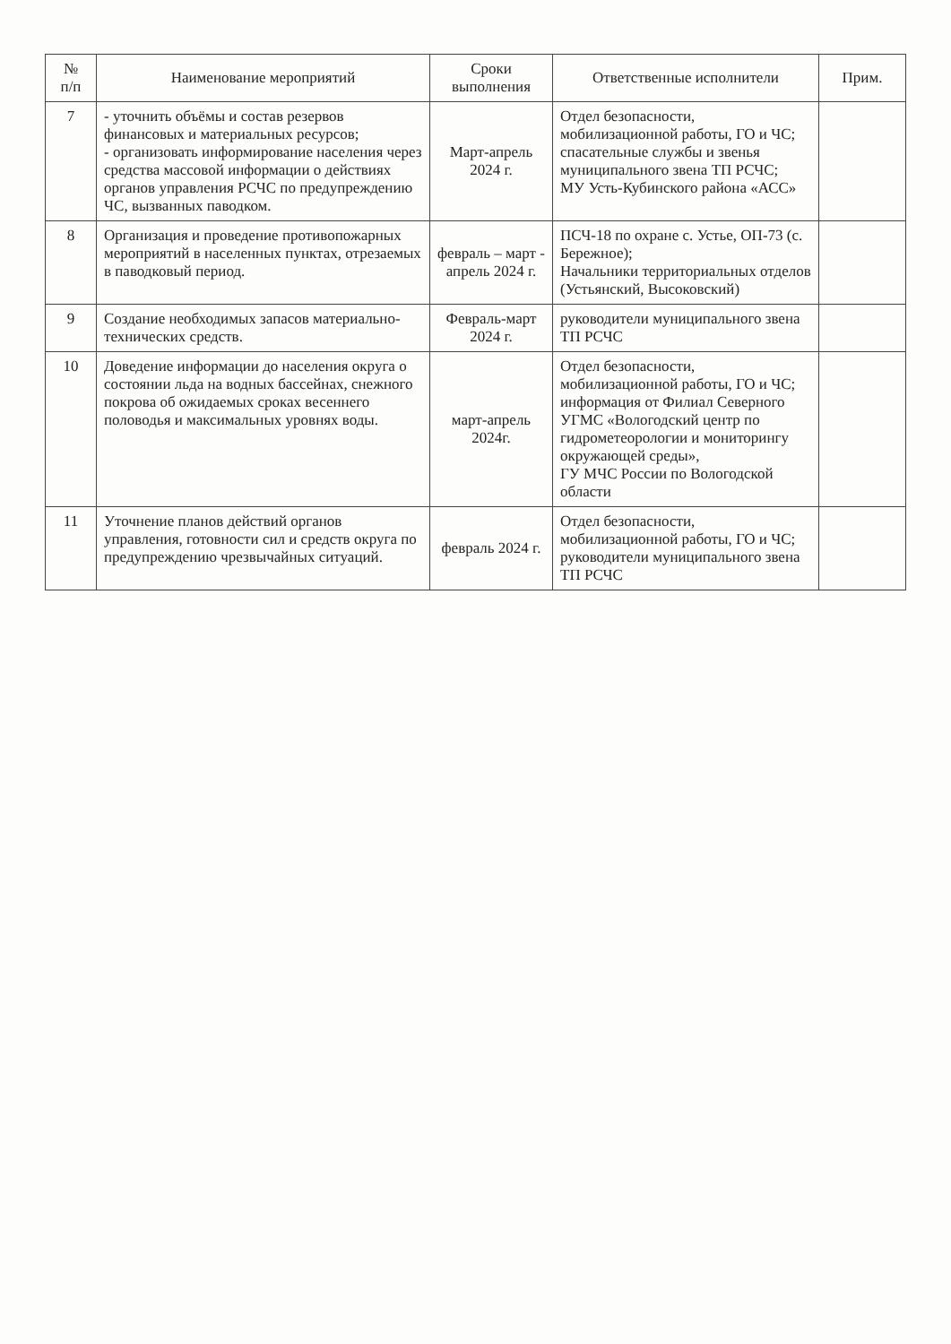| № п/п | Наименование мероприятий | Сроки выполнения | Ответственные исполнители | Прим. |
| --- | --- | --- | --- | --- |
| 7 | - уточнить объёмы и состав резервов финансовых и материальных ресурсов; - организовать информирование населения через средства массовой информации о действиях органов управления РСЧС по предупреждению ЧС, вызванных паводком. | Март-апрель 2024 г. | Отдел безопасности, мобилизационной работы, ГО и ЧС; спасательные службы и звенья муниципального звена ТП РСЧС; МУ Усть-Кубинского района «АСС» | |
| 8 | Организация и проведение противопожарных мероприятий в населенных пунктах, отрезаемых в паводковый период. | февраль – март - апрель 2024 г. | ПСЧ-18 по охране с. Устье, ОП-73 (с. Бережное); Начальники территориальных отделов (Устьянский, Высоковский) | |
| 9 | Создание необходимых запасов материально-технических средств. | Февраль-март 2024 г. | руководители муниципального звена ТП РСЧС | |
| 10 | Доведение информации до населения округа о состоянии льда на водных бассейнах, снежного покрова об ожидаемых сроках весеннего половодья и максимальных уровнях воды. | март-апрель 2024г. | Отдел безопасности, мобилизационной работы, ГО и ЧС; информация от Филиал Северного УГМС «Вологодский центр по гидрометеорологии и мониторингу окружающей среды», ГУ МЧС России по Вологодской области | |
| 11 | Уточнение планов действий органов управления, готовности сил и средств округа по предупреждению чрезвычайных ситуаций. | февраль 2024 г. | Отдел безопасности, мобилизационной работы, ГО и ЧС; руководители муниципального звена ТП РСЧС | |